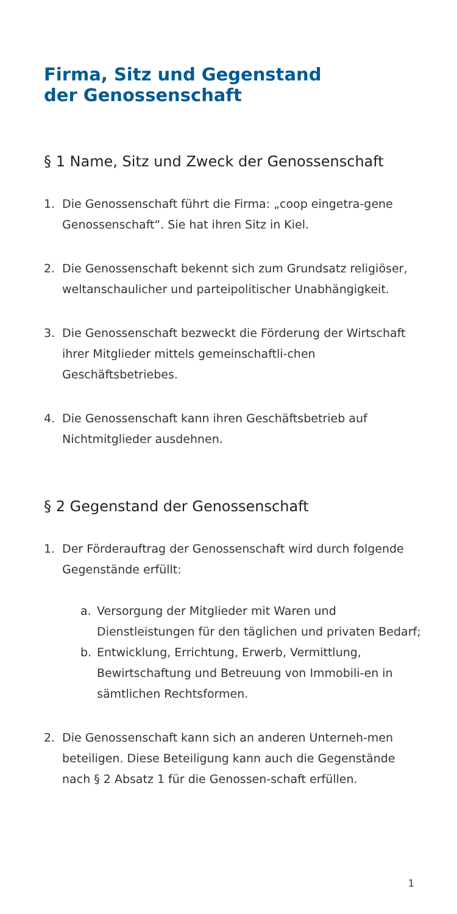Firma, Sitz und Gegenstand
der Genossenschaft
§ 1 Name, Sitz und Zweck der Genossenschaft
1. Die Genossenschaft führt die Firma: „coop eingetra-gene Genossenschaft“. Sie hat ihren Sitz in Kiel.
2. Die Genossenschaft bekennt sich zum Grundsatz religiöser, weltanschaulicher und parteipolitischer Unabhängigkeit.
3. Die Genossenschaft bezweckt die Förderung der Wirtschaft ihrer Mitglieder mittels gemeinschaftli-chen Geschäftsbetriebes.
4. Die Genossenschaft kann ihren Geschäftsbetrieb auf Nichtmitglieder ausdehnen.
§ 2 Gegenstand der Genossenschaft
1. Der Förderauftrag der Genossenschaft wird durch folgende Gegenstände erfüllt:
a. Versorgung der Mitglieder mit Waren und Dienstleistungen für den täglichen und privaten Bedarf;
b. Entwicklung, Errichtung, Erwerb, Vermittlung, Bewirtschaftung und Betreuung von Immobili-en in sämtlichen Rechtsformen.
2. Die Genossenschaft kann sich an anderen Unterneh-men beteiligen. Diese Beteiligung kann auch die Gegenstände nach § 2 Absatz 1 für die Genossen-schaft erfüllen.
1